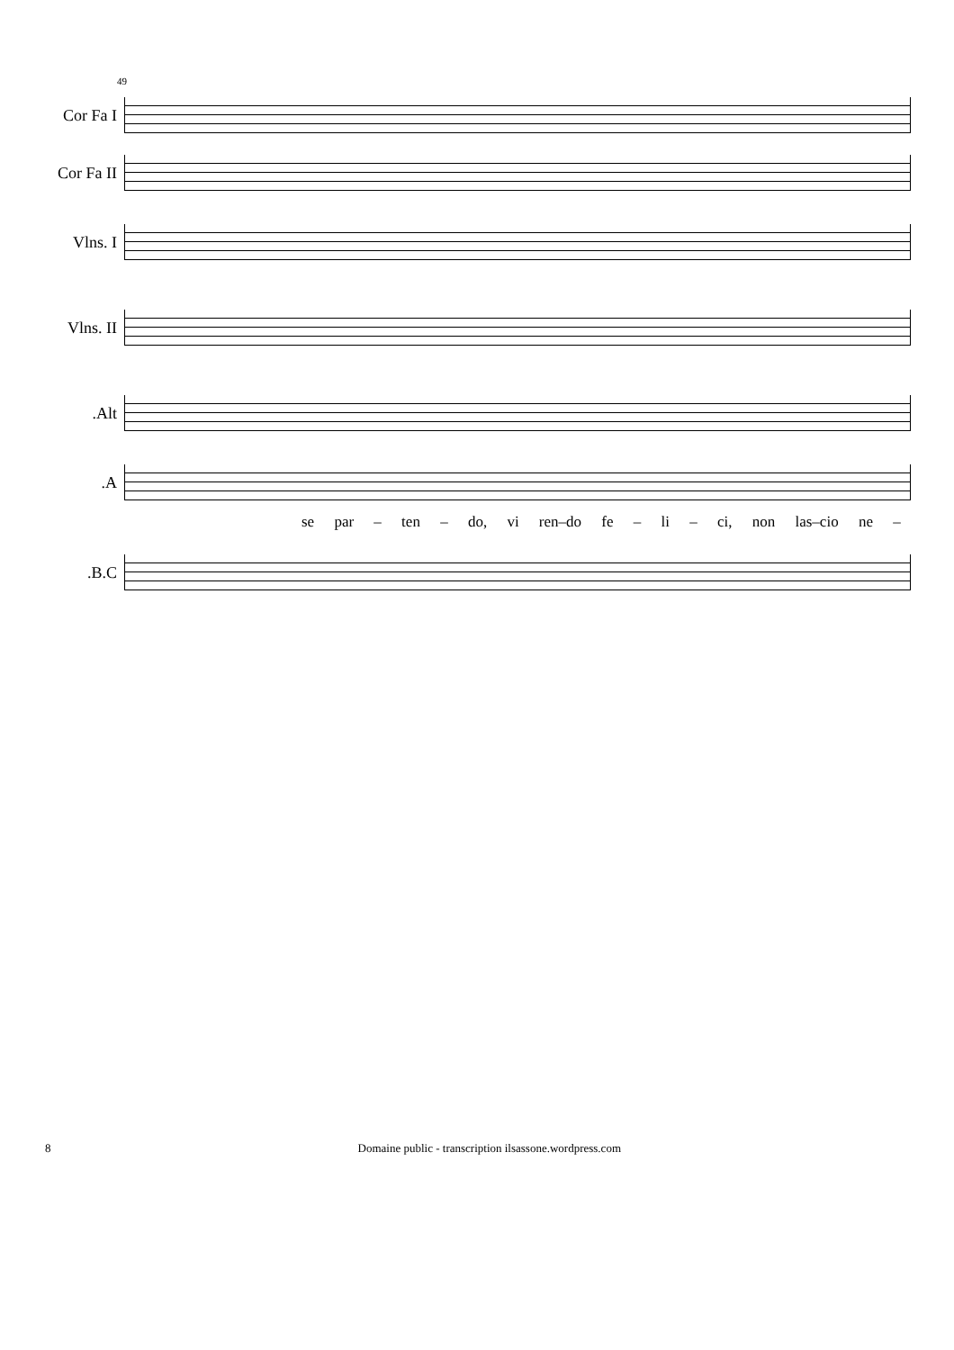49
Cor Fa I
Cor Fa II
Vlns. I
Vlns. II
Alt.
A.
se par – ten – do, vi ren–do fe – li – ci, non las–cio ne –
B.C.
8 Domaine public - transcription ilsassone.wordpress.com